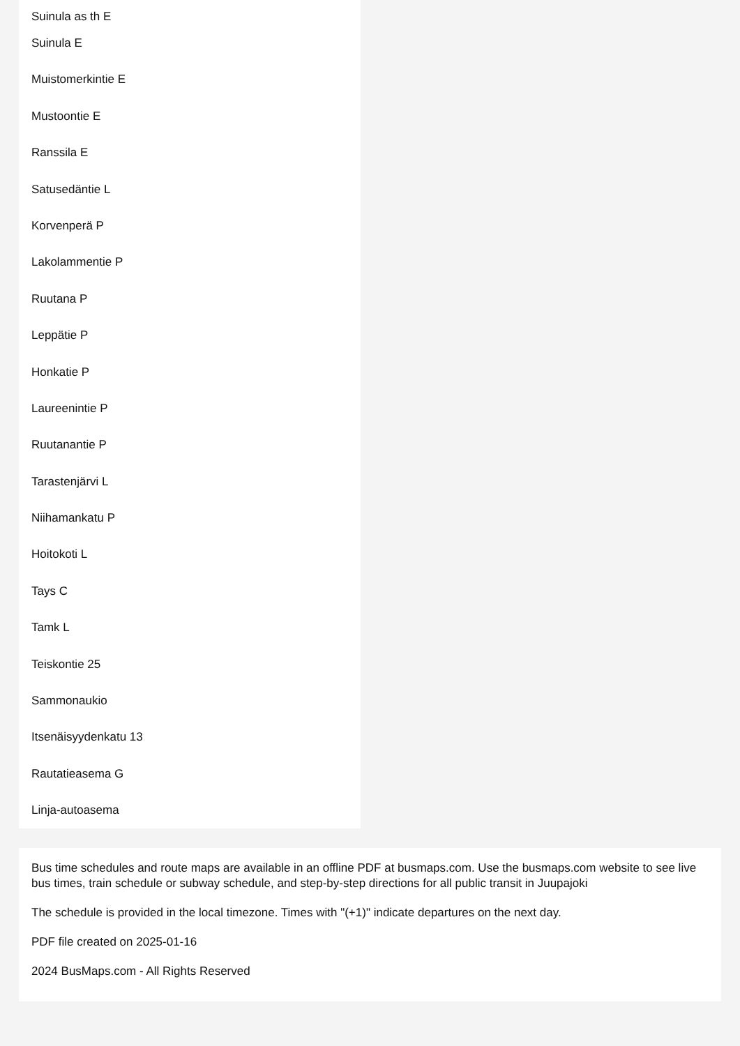Suinula as th E
Suinula E
Muistomerkintie E
Mustoontie E
Ranssila E
Satusedäntie L
Korvenperä P
Lakolammentie P
Ruutana P
Leppätie P
Honkatie P
Laureenintie P
Ruutanantie P
Tarastenjärvi L
Niihamankatu P
Hoitokoti L
Tays C
Tamk L
Teiskontie 25
Sammonaukio
Itsenäisyydenkatu 13
Rautatieasema G
Linja-autoasema
Bus time schedules and route maps are available in an offline PDF at busmaps.com. Use the busmaps.com website to see live bus times, train schedule or subway schedule, and step-by-step directions for all public transit in Juupajoki
The schedule is provided in the local timezone. Times with "(+1)" indicate departures on the next day.
PDF file created on 2025-01-16
2024 BusMaps.com - All Rights Reserved